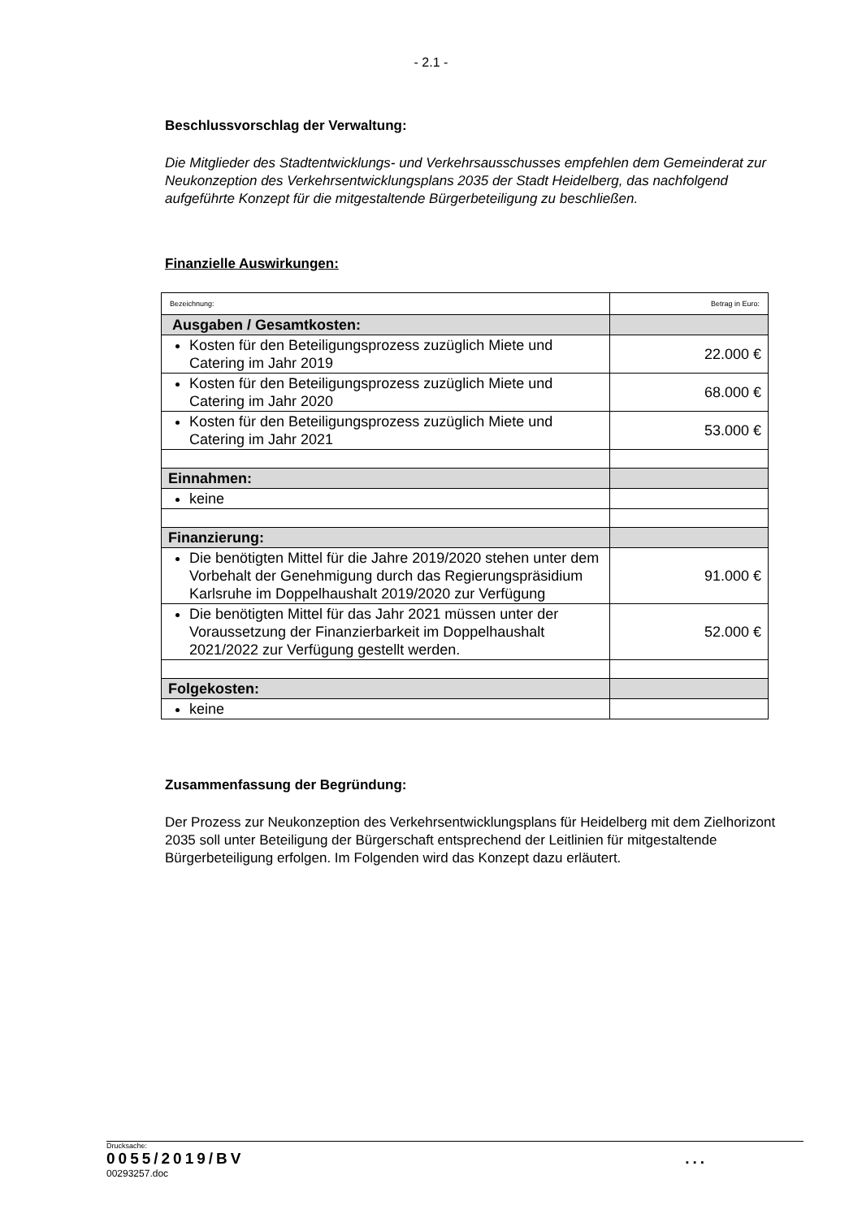- 2.1 -
Beschlussvorschlag der Verwaltung:
Die Mitglieder des Stadtentwicklungs- und Verkehrsausschusses empfehlen dem Gemeinderat zur Neukonzeption des Verkehrsentwicklungsplans 2035 der Stadt Heidelberg, das nachfolgend aufgeführte Konzept für die mitgestaltende Bürgerbeteiligung zu beschließen.
Finanzielle Auswirkungen:
| Bezeichnung: | Betrag in Euro: |
| Ausgaben / Gesamtkosten: | |
| Kosten für den Beteiligungsprozess zuzüglich Miete und Catering im Jahr 2019 | 22.000 € |
| Kosten für den Beteiligungsprozess zuzüglich Miete und Catering im Jahr 2020 | 68.000 € |
| Kosten für den Beteiligungsprozess zuzüglich Miete und Catering im Jahr 2021 | 53.000 € |
| Einnahmen: | |
| keine | |
| Finanzierung: | |
| Die benötigten Mittel für die Jahre 2019/2020 stehen unter dem Vorbehalt der Genehmigung durch das Regierungspräsidium Karlsruhe im Doppelhaushalt 2019/2020 zur Verfügung | 91.000 € |
| Die benötigten Mittel für das Jahr 2021 müssen unter der Voraussetzung der Finanzierbarkeit im Doppelhaushalt 2021/2022 zur Verfügung gestellt werden. | 52.000 € |
| Folgekosten: | |
| keine | |
Zusammenfassung der Begründung:
Der Prozess zur Neukonzeption des Verkehrsentwicklungsplans für Heidelberg mit dem Zielhorizont 2035 soll unter Beteiligung der Bürgerschaft entsprechend der Leitlinien für mitgestaltende Bürgerbeteiligung erfolgen. Im Folgenden wird das Konzept dazu erläutert.
Drucksache:
0055/2019/BV...
00293257.doc